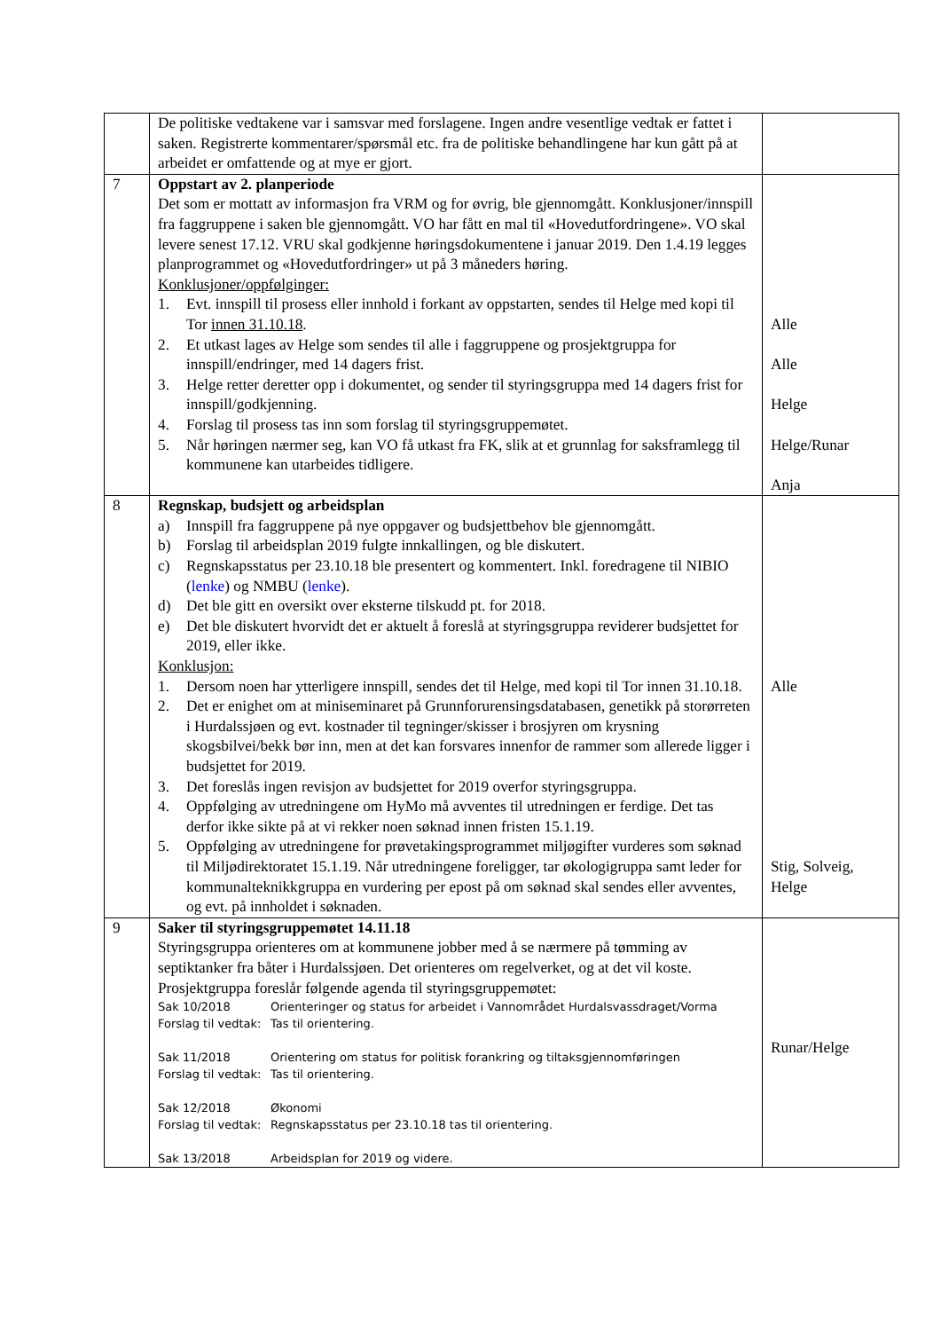| | De politiske vedtakene var i samsvar med forslagene. Ingen andre vesentlige vedtak er fattet i saken. Registrerte kommentarer/spørsmål etc. fra de politiske behandlingene har kun gått på at arbeidet er omfattende og at mye er gjort. | |
| 7 | Oppstart av 2. planperiode Det som er mottatt av informasjon fra VRM og for øvrig, ble gjennomgått. Konklusjoner/innspill fra faggruppene i saken ble gjennomgått. VO har fått en mal til «Hovedutfordringene». VO skal levere senest 17.12. VRU skal godkjenne høringsdokumentene i januar 2019. Den 1.4.19 legges planprogrammet og «Hovedutfordringer» ut på 3 måneders høring. Konklusjoner/oppfølginger: 1. Evt. innspill til prosess eller innhold i forkant av oppstarten, sendes til Helge med kopi til Tor innen 31.10.18 . 2. Et utkast lages av Helge som sendes til alle i faggruppene og prosjektgruppa for innspill/endringer, med 14 dagers frist. 3. Helge retter deretter opp i dokumentet, og sender til styringsgruppa med 14 dagers frist for innspill/godkjenning. 4. Forslag til prosess tas inn som forslag til styringsgruppemøtet. 5. Når høringen nærmer seg, kan VO få utkast fra FK, slik at et grunnlag for saksframlegg til kommunene kan utarbeides tidligere. | Alle Alle Helge Helge/Runar Anja |
| 8 | Regnskap, budsjett og arbeidsplan a) Innspill fra faggruppene på nye oppgaver og budsjettbehov ble gjennomgått. b) Forslag til arbeidsplan 2019 fulgte innkallingen, og ble diskutert. c) Regnskapsstatus per 23.10.18 ble presentert og kommentert. Inkl. foredragene til NIBIO ( lenke ) og NMBU ( lenke ). d) Det ble gitt en oversikt over eksterne tilskudd pt. for 2018. e) Det ble diskutert hvorvidt det er aktuelt å foreslå at styringsgruppa reviderer budsjettet for 2019, eller ikke. Konklusjon: 1. Dersom noen har ytterligere innspill, sendes det til Helge, med kopi til Tor innen 31.10.18. 2. Det er enighet om at miniseminaret på Grunnforurensingsdatabasen, genetikk på storørreten i Hurdalssjøen og evt. kostnader til tegninger/skisser i brosjyren om krysning skogsbilvei/bekk bør inn, men at det kan forsvares innenfor de rammer som allerede ligger i budsjettet for 2019. 3. Det foreslås ingen revisjon av budsjettet for 2019 overfor styringsgruppa. 4. Oppfølging av utredningene om HyMo må avventes til utredningen er ferdige. Det tas derfor ikke sikte på at vi rekker noen søknad innen fristen 15.1.19. 5. Oppfølging av utredningene for prøvetakingsprogrammet miljøgifter vurderes som søknad til Miljødirektoratet 15.1.19. Når utredningene foreligger, tar økologigruppa samt leder for kommunalteknikkgruppa en vurdering per epost på om søknad skal sendes eller avventes, og evt. på innholdet i søknaden. | Alle Stig, Solveig, Helge |
| 9 | Saker til styringsgruppemøtet 14.11.18 Styringsgruppa orienteres om at kommunene jobber med å se nærmere på tømming av septiktanker fra båter i Hurdalssjøen. Det orienteres om regelverket, og at det vil koste. Prosjektgruppa foreslår følgende agenda til styringsgruppemøtet: Sak 10/2018 Orienteringer og status for arbeidet i Vannområdet Hurdalsvassdraget/Vorma Forslag til vedtak: Tas til orientering. Sak 11/2018 Orientering om status for politisk forankring og tiltaksgjennomføringen Forslag til vedtak: Tas til orientering. Sak 12/2018 Økonomi Forslag til vedtak: Regnskapsstatus per 23.10.18 tas til orientering. Sak 13/2018 Arbeidsplan for 2019 og videre. | Runar/Helge |